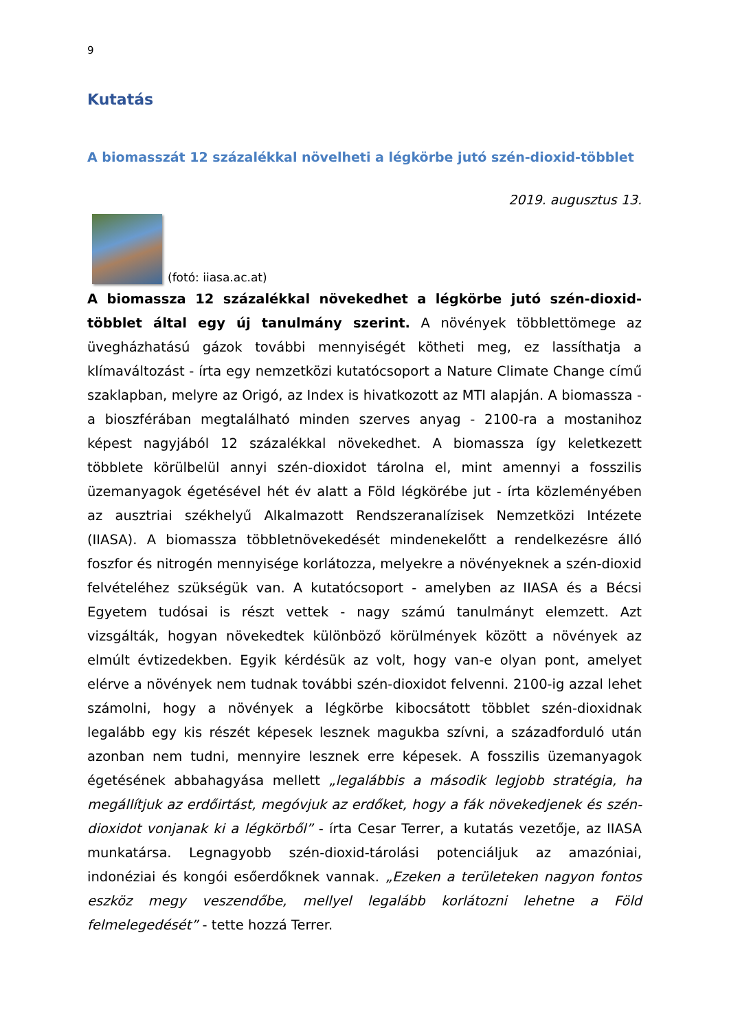9
Kutatás
A biomasszát 12 százalékkal növelheti a légkörbe jutó szén-dioxid-többlet
2019. augusztus 13.
(fotó: iiasa.ac.at)
A biomassza 12 százalékkal növekedhet a légkörbe jutó szén-dioxid-többlet által egy új tanulmány szerint. A növények többlettömege az üvegházhatású gázok további mennyiségét kötheti meg, ez lassíthatja a klímaváltozást - írta egy nemzetközi kutatócsoport a Nature Climate Change című szaklapban, melyre az Origó, az Index is hivatkozott az MTI alapján. A biomassza - a bioszférában megtalálható minden szerves anyag - 2100-ra a mostanihoz képest nagyjából 12 százalékkal növekedhet. A biomassza így keletkezett többlete körülbelül annyi szén-dioxidot tárolna el, mint amennyi a fosszilis üzemanyagok égetésével hét év alatt a Föld légkörébe jut - írta közleményében az ausztriai székhelyű Alkalmazott Rendszeranalízisek Nemzetközi Intézete (IIASA). A biomassza többletnövekedését mindenekelőtt a rendelkezésre álló foszfor és nitrogén mennyisége korlátozza, melyekre a növényeknek a szén-dioxid felvételéhez szükségük van. A kutatócsoport - amelyben az IIASA és a Bécsi Egyetem tudósai is részt vettek - nagy számú tanulmányt elemzett. Azt vizsgálták, hogyan növekedtek különböző körülmények között a növények az elmúlt évtizedekben. Egyik kérdésük az volt, hogy van-e olyan pont, amelyet elérve a növények nem tudnak további szén-dioxidot felvenni. 2100-ig azzal lehet számolni, hogy a növények a légkörbe kibocsátott többlet szén-dioxidnak legalább egy kis részét képesek lesznek magukba szívni, a századforduló után azonban nem tudni, mennyire lesznek erre képesek. A fosszilis üzemanyagok égetésének abbahagyása mellett „legalábbis a második legjobb stratégia, ha megállítjuk az erdőirtást, megóvjuk az erdőket, hogy a fák növekedjenek és szén-dioxidot vonjanak ki a légkörből” - írta Cesar Terrer, a kutatás vezetője, az IIASA munkatársa. Legnagyobb szén-dioxid-tárolási potenciáljuk az amazóniai, indonéziai és kongói esőerdőknek vannak. „Ezeken a területeken nagyon fontos eszköz megy veszendőbe, mellyel legalább korlátozni lehetne a Föld felmelegedését” - tette hozzá Terrer.